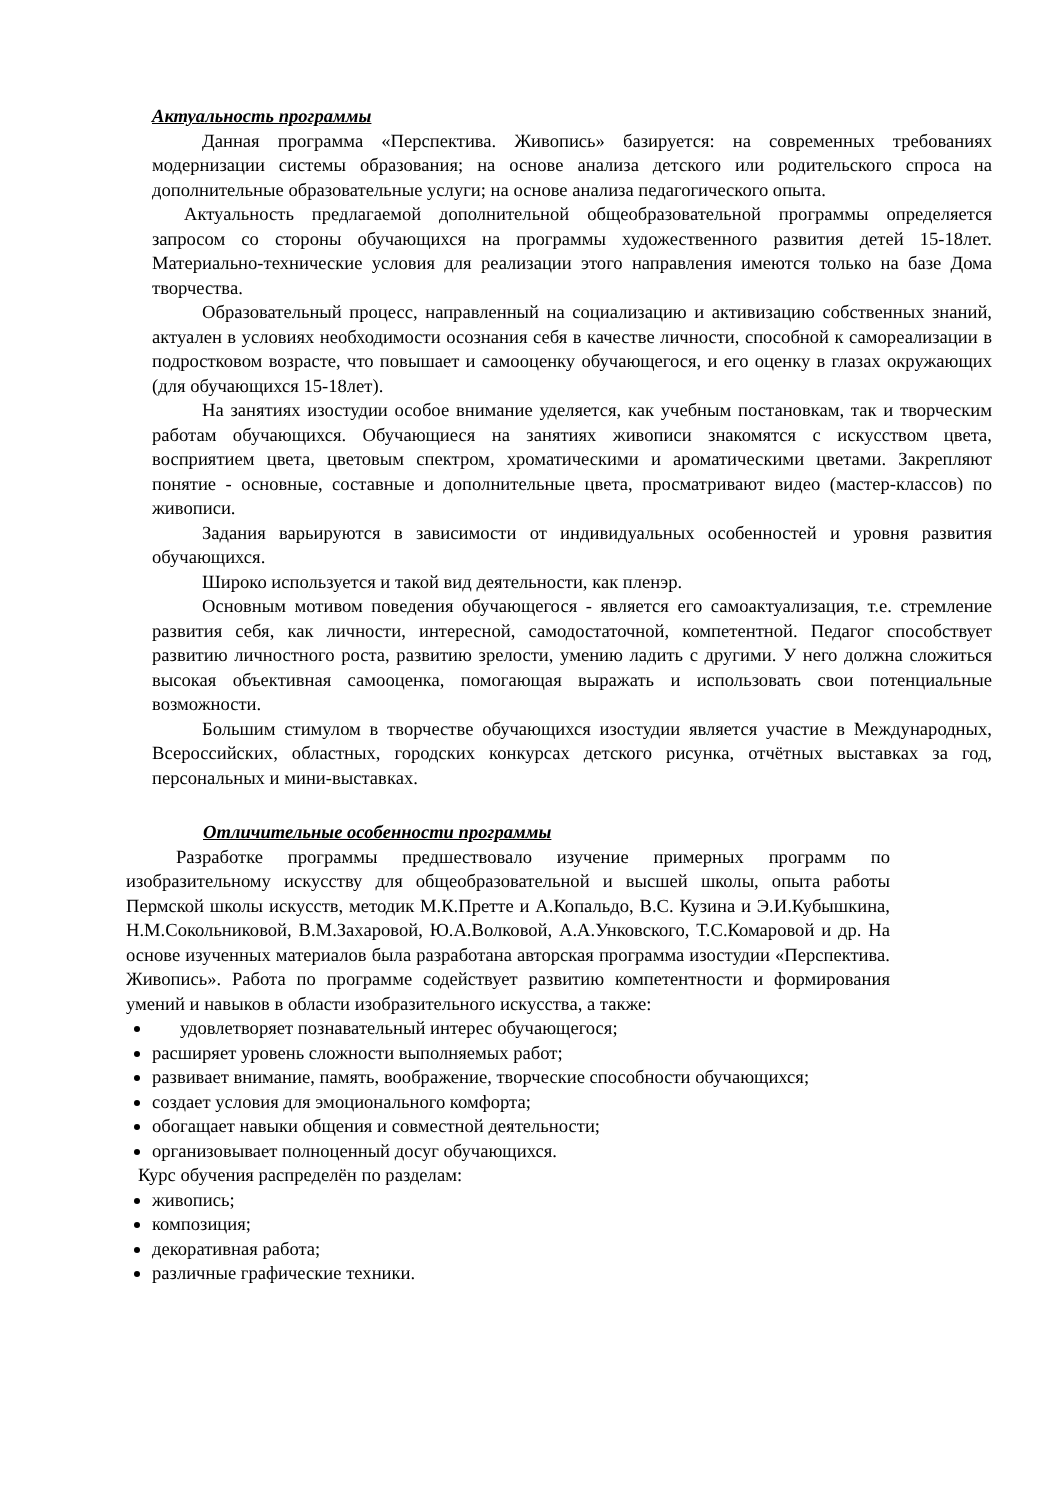Актуальность программы
Данная программа «Перспектива. Живопись» базируется: на современных требованиях модернизации системы образования; на основе анализа детского или родительского спроса на дополнительные образовательные услуги; на основе анализа педагогического опыта.
Актуальность предлагаемой дополнительной общеобразовательной программы определяется запросом со стороны обучающихся на программы художественного развития детей 15-18лет. Материально-технические условия для реализации этого направления имеются только на базе Дома творчества.
Образовательный процесс, направленный на социализацию и активизацию собственных знаний, актуален в условиях необходимости осознания себя в качестве личности, способной к самореализации в подростковом возрасте, что повышает и самооценку обучающегося, и его оценку в глазах окружающих (для обучающихся 15-18лет).
На занятиях изостудии особое внимание уделяется, как учебным постановкам, так и творческим работам обучающихся. Обучающиеся на занятиях живописи знакомятся с искусством цвета, восприятием цвета, цветовым спектром, хроматическими и ароматическими цветами. Закрепляют понятие - основные, составные и дополнительные цвета, просматривают видео (мастер-классов) по живописи.
Задания варьируются в зависимости от индивидуальных особенностей и уровня развития обучающихся.
Широко используется и такой вид деятельности, как пленэр.
Основным мотивом поведения обучающегося - является его самоактуализация, т.е. стремление развития себя, как личности, интересной, самодостаточной, компетентной. Педагог способствует развитию личностного роста, развитию зрелости, умению ладить с другими. У него должна сложиться высокая объективная самооценка, помогающая выражать и использовать свои потенциальные возможности.
Большим стимулом в творчестве обучающихся изостудии является участие в Международных, Всероссийских, областных, городских конкурсах детского рисунка, отчётных выставках за год, персональных и мини-выставках.
Отличительные особенности программы
Разработке программы предшествовало изучение примерных программ по изобразительному искусству для общеобразовательной и высшей школы, опыта работы Пермской школы искусств, методик М.К.Претте и А.Копальдо, В.С. Кузина и Э.И.Кубышкина, Н.М.Сокольниковой, В.М.Захаровой, Ю.А.Волковой, А.А.Унковского, Т.С.Комаровой и др. На основе изученных материалов была разработана авторская программа изостудии «Перспектива. Живопись». Работа по программе содействует развитию компетентности и формирования умений и навыков в области изобразительного искусства, а также:
удовлетворяет познавательный интерес обучающегося;
расширяет уровень сложности выполняемых работ;
развивает внимание, память, воображение, творческие способности обучающихся;
создает условия для эмоционального комфорта;
обогащает навыки общения и совместной деятельности;
организовывает полноценный досуг обучающихся.
Курс обучения распределён по разделам:
живопись;
композиция;
декоративная работа;
различные графические техники.